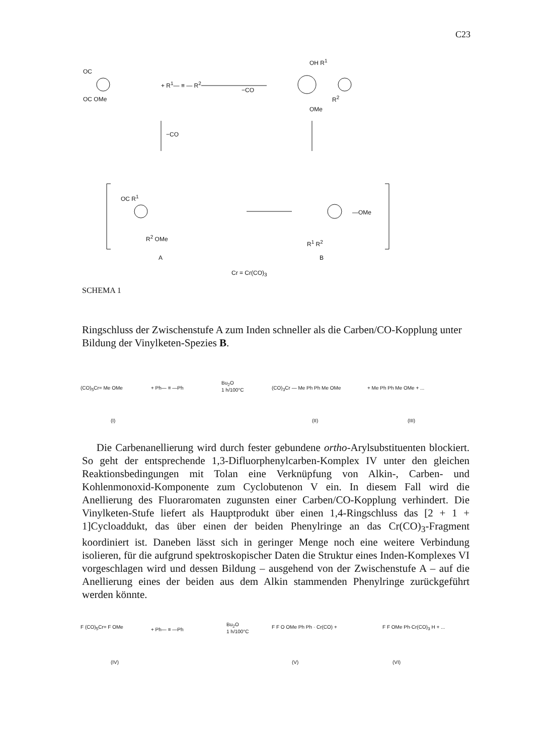C23
OC
OC OMe
+ R<sup>1</sup>— ≡ — R<sup>2</sup>
−CO
OH R<sup>1</sup>
R<sup>2</sup>
OMe
−CO
OC R<sup>1</sup>
R<sup>2</sup> OMe
—OMe
R<sup>1</sup> R<sup>2</sup>
A B
Cr = Cr(CO)<sub>3</sub>
SCHEMA 1
Ringschluss der Zwischenstufe A zum Inden schneller als die Carben/CO-Kopplung unter Bildung der Vinylketen-Spezies B.
(CO)<sub>5</sub>Cr= Me OMe + Ph— ≡ —Ph
Bu<sub>2</sub>O
1 h/100°C
(CO)<sub>3</sub>Cr — Me Ph Ph Me OMe + Me Ph Ph Me OMe + ...
(I) (II) (III)
Die Carbenanellierung wird durch fester gebundene ortho-Arylsubstituenten blockiert. So geht der entsprechende 1,3-Difluorphenylcarben-Komplex IV unter den gleichen Reaktionsbedingungen mit Tolan eine Verknüpfung von Alkin-, Carben- und Kohlenmonoxid-Komponente zum Cyclobutenon V ein. In diesem Fall wird die Anellierung des Fluoraromaten zugunsten einer Carben/CO-Kopplung verhindert. Die Vinylketen-Stufe liefert als Hauptprodukt über einen 1,4-Ringschluss das [2 + 1 + 1]Cycloaddukt, das über einen der beiden Phenylringe an das Cr(CO)<sub>3</sub>-Fragment koordiniert ist. Daneben lässt sich in geringer Menge noch eine weitere Verbindung isolieren, für die aufgrund spektroskopischer Daten die Struktur eines Inden-Komplexes VI vorgeschlagen wird und dessen Bildung – ausgehend von der Zwischenstufe A – auf die Anellierung eines der beiden aus dem Alkin stammenden Phenylringe zurückgeführt werden könnte.
F (CO)<sub>5</sub>Cr= F OMe + Ph— ≡ —Ph
Bu<sub>2</sub>O
1 h/100°C
F F O OMe Ph Ph · Cr(CO) + F F OMe Ph·Cr(CO)<sub>3</sub> H + ...
(IV) (V) (VI)